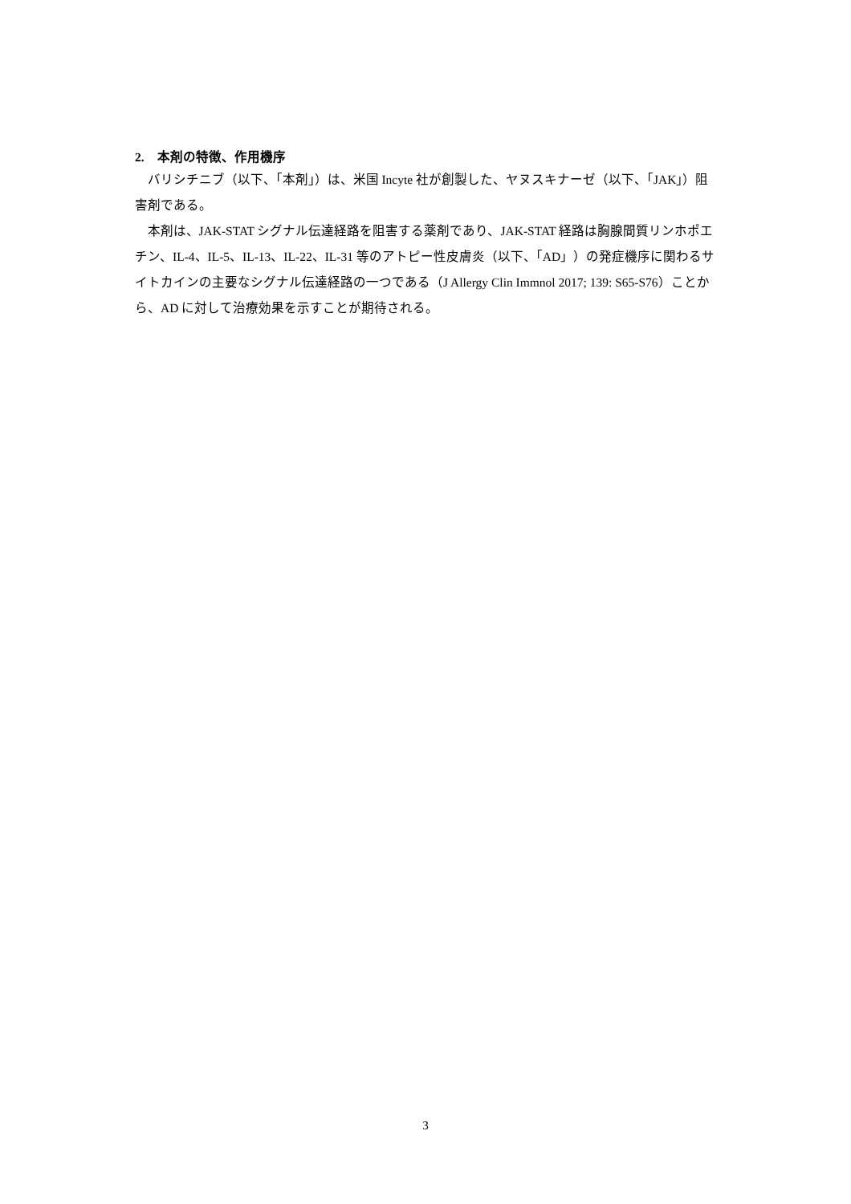2.　本剤の特徴、作用機序
バリシチニブ（以下、「本剤」）は、米国 Incyte 社が創製した、ヤヌスキナーゼ（以下、「JAK」）阻害剤である。
本剤は、JAK-STAT シグナル伝達経路を阻害する薬剤であり、JAK-STAT 経路は胸腺間質リンホポエチン、IL-4、IL-5、IL-13、IL-22、IL-31 等のアトピー性皮膚炎（以下、「AD」）の発症機序に関わるサイトカインの主要なシグナル伝達経路の一つである（J Allergy Clin Immnol 2017; 139: S65-S76）ことから、AD に対して治療効果を示すことが期待される。
3